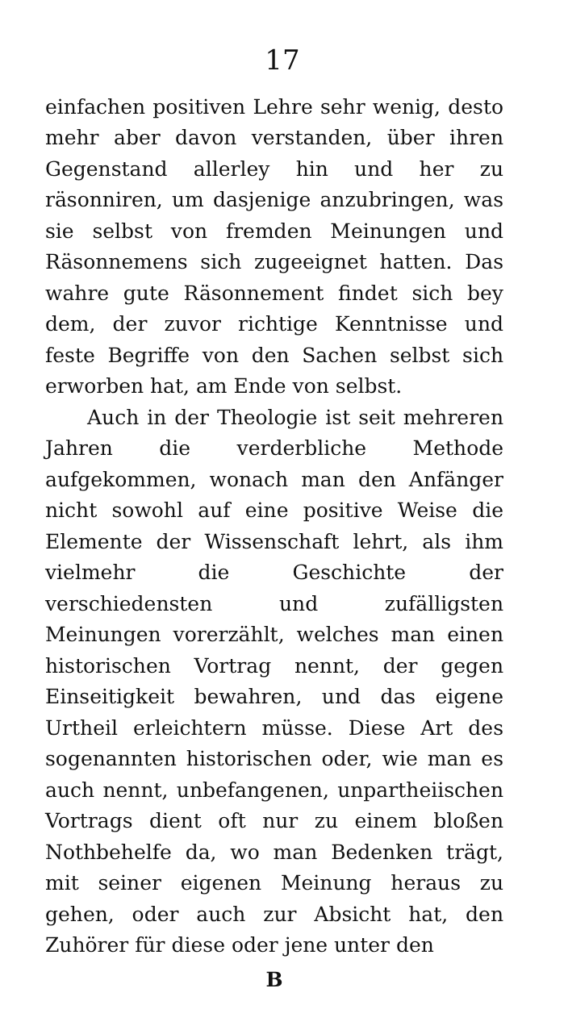17
einfachen positiven Lehre sehr wenig, desto mehr aber davon verstanden, über ihren Gegenstand allerley hin und her zu räsonniren, um dasjenige anzubringen, was sie selbst von fremden Meinungen und Räsonnemens sich zugeeignet hatten. Das wahre gute Räsonnement findet sich bey dem, der zuvor richtige Kenntnisse und feste Begriffe von den Sachen selbst sich erworben hat, am Ende von selbst.
Auch in der Theologie ist seit mehreren Jahren die verderbliche Methode aufgekommen, wonach man den Anfänger nicht sowohl auf eine positive Weise die Elemente der Wissenschaft lehrt, als ihm vielmehr die Geschichte der verschiedensten und zufälligsten Meinungen vorerzählt, welches man einen historischen Vortrag nennt, der gegen Einseitigkeit bewahren, und das eigene Urtheil erleichtern müsse. Diese Art des sogenannten historischen oder, wie man es auch nennt, unbefangenen, unpartheiischen Vortrags dient oft nur zu einem bloßen Nothbehelfe da, wo man Bedenken trägt, mit seiner eigenen Meinung heraus zu gehen, oder auch zur Absicht hat, den Zuhörer für diese oder jene unter den
B